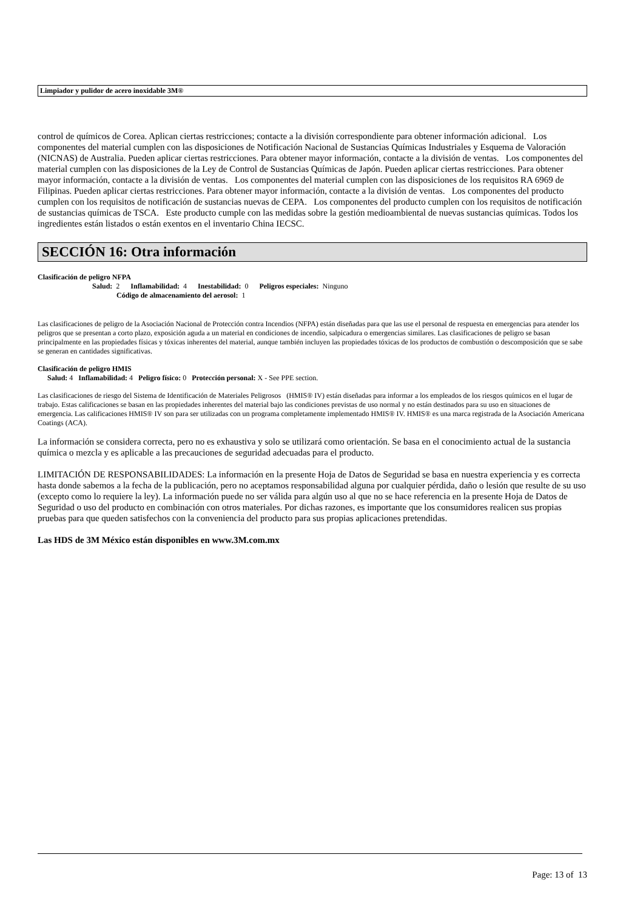Limpiador y pulidor de acero inoxidable 3M®
control de químicos de Corea. Aplican ciertas restricciones; contacte a la división correspondiente para obtener información adicional. Los componentes del material cumplen con las disposiciones de Notificación Nacional de Sustancias Químicas Industriales y Esquema de Valoración (NICNAS) de Australia. Pueden aplicar ciertas restricciones. Para obtener mayor información, contacte a la división de ventas. Los componentes del material cumplen con las disposiciones de la Ley de Control de Sustancias Químicas de Japón. Pueden aplicar ciertas restricciones. Para obtener mayor información, contacte a la división de ventas. Los componentes del material cumplen con las disposiciones de los requisitos RA 6969 de Filipinas. Pueden aplicar ciertas restricciones. Para obtener mayor información, contacte a la división de ventas. Los componentes del producto cumplen con los requisitos de notificación de sustancias nuevas de CEPA. Los componentes del producto cumplen con los requisitos de notificación de sustancias químicas de TSCA. Este producto cumple con las medidas sobre la gestión medioambiental de nuevas sustancias químicas. Todos los ingredientes están listados o están exentos en el inventario China IECSC.
SECCIÓN 16: Otra información
Clasificación de peligro NFPA
Salud: 2 Inflamabilidad: 4 Inestabilidad: 0 Peligros especiales: Ninguno
Código de almacenamiento del aerosol: 1
Las clasificaciones de peligro de la Asociación Nacional de Protección contra Incendios (NFPA) están diseñadas para que las use el personal de respuesta en emergencias para atender los peligros que se presentan a corto plazo, exposición aguda a un material en condiciones de incendio, salpicadura o emergencias similares. Las clasificaciones de peligro se basan principalmente en las propiedades físicas y tóxicas inherentes del material, aunque también incluyen las propiedades tóxicas de los productos de combustión o descomposición que se sabe se generan en cantidades significativas.
Clasificación de peligro HMIS
Salud: 4 Inflamabilidad: 4 Peligro físico: 0 Protección personal: X - See PPE section.
Las clasificaciones de riesgo del Sistema de Identificación de Materiales Peligrosos (HMIS® IV) están diseñadas para informar a los empleados de los riesgos químicos en el lugar de trabajo. Estas calificaciones se basan en las propiedades inherentes del material bajo las condiciones previstas de uso normal y no están destinados para su uso en situaciones de emergencia. Las calificaciones HMIS® IV son para ser utilizadas con un programa completamente implementado HMIS® IV. HMIS® es una marca registrada de la Asociación Americana Coatings (ACA).
La información se considera correcta, pero no es exhaustiva y solo se utilizará como orientación. Se basa en el conocimiento actual de la sustancia química o mezcla y es aplicable a las precauciones de seguridad adecuadas para el producto.
LIMITACIÓN DE RESPONSABILIDADES: La información en la presente Hoja de Datos de Seguridad se basa en nuestra experiencia y es correcta hasta donde sabemos a la fecha de la publicación, pero no aceptamos responsabilidad alguna por cualquier pérdida, daño o lesión que resulte de su uso (excepto como lo requiere la ley). La información puede no ser válida para algún uso al que no se hace referencia en la presente Hoja de Datos de Seguridad o uso del producto en combinación con otros materiales. Por dichas razones, es importante que los consumidores realicen sus propias pruebas para que queden satisfechos con la conveniencia del producto para sus propias aplicaciones pretendidas.
Las HDS de 3M México están disponibles en www.3M.com.mx
Page: 13 of 13